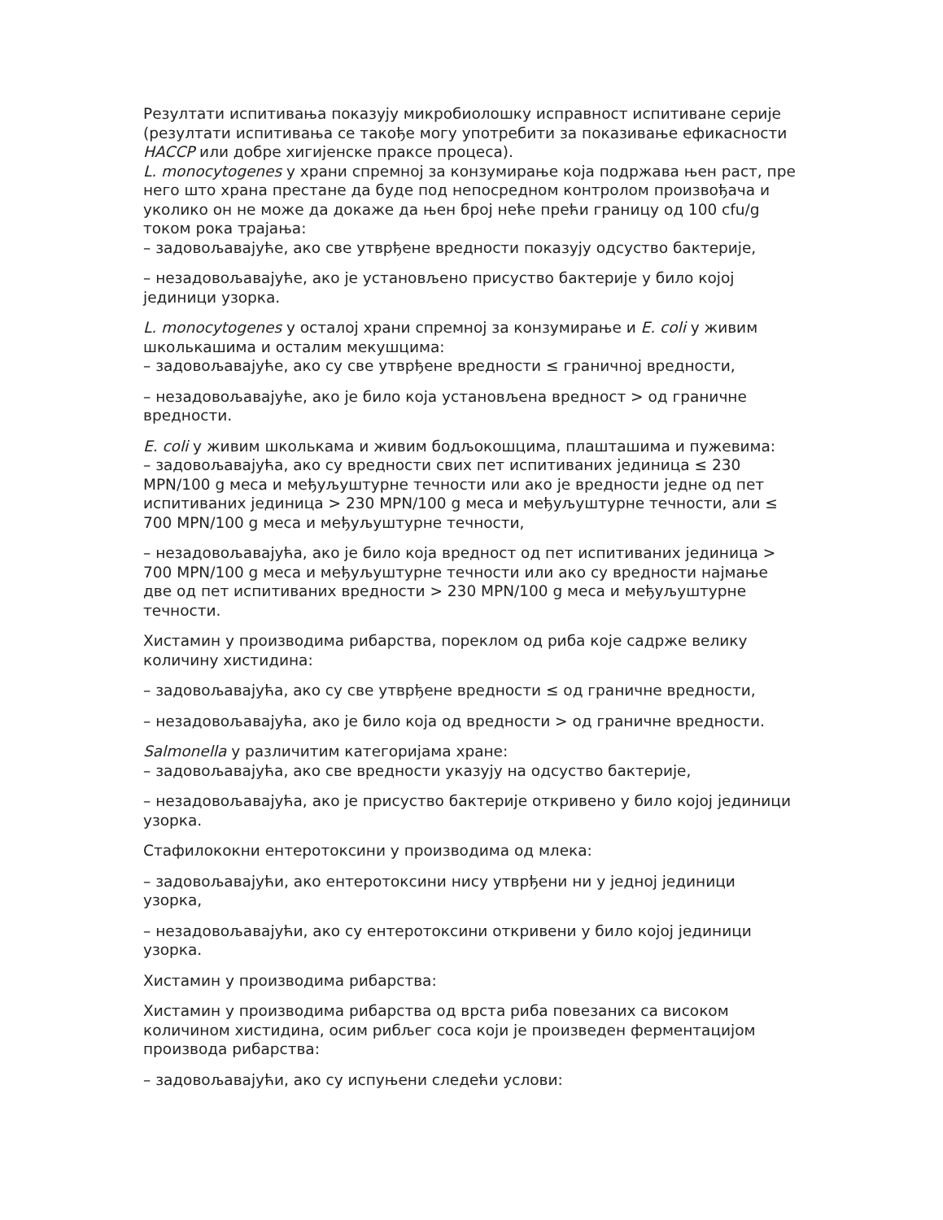Резултати испитивања показују микробиолошку исправност испитиване серије (резултати испитивања се такође могу употребити за показивање ефикасности HACCP или добре хигијенске праксе процеса).
L. monocytogenes у храни спремној за конзумирање која подржава њен раст, пре него што храна престане да буде под непосредном контролом произвођача и уколико он не може да докаже да њен број неће прећи границу од 100 cfu/g током рока трајања:
– задовољавајуће, ако све утврђене вредности показују одсуство бактерије,
– незадовољавајуће, ако је установљено присуство бактерије у било којој јединици узорка.
L. monocytogenes у осталој храни спремној за конзумирање и E. coli у живим школькашима и осталим мекушцима:
– задовољавајуће, ако су све утврђене вредности ≤ граничној вредности,
– незадовољавајуће, ако је било која установљена вредност > од граничне вредности.
E. coli у живим школькама и живим бодљокошцима, плашташима и пужевима:
– задовољавајућа, ако су вредности свих пет испитиваних јединица ≤ 230 MPN/100 g меса и међуљуштурне течности или ако је вредности једне од пет испитиваних јединица > 230 MPN/100 g меса и међуљуштурне течности, али ≤ 700 MPN/100 g меса и међуљуштурне течности,
– незадовољавајућа, ако је било која вредност од пет испитиваних јединица > 700 MPN/100 g меса и међуљуштурне течности или ако су вредности најмање две од пет испитиваних вредности > 230 MPN/100 g меса и међуљуштурне течности.
Хистамин у производима рибарства, пореклом од риба које садрже велику количину хистидина:
– задовољавајућа, ако су све утврђене вредности ≤ од граничне вредности,
– незадовољавајућа, ако је било која од вредности > од граничне вредности.
Salmonella у различитим категоријама хране:
– задовољавајућа, ако све вредности указују на одсуство бактерије,
– незадовољавајућа, ако је присуство бактерије откривено у било којој јединици узорка.
Стафилококни ентеротоксини у производима од млека:
– задовољавајући, ако ентеротоксини нису утврђени ни у једној јединици узорка,
– незадовољавајући, ако су ентеротоксини откривени у било којој јединици узорка.
Хистамин у производима рибарства:
Хистамин у производима рибарства од врста риба повезаних са високом количином хистидина, осим рибљег соса који је произведен ферментацијом производа рибарства:
– задовољавајући, ако су испуњени следећи услови: